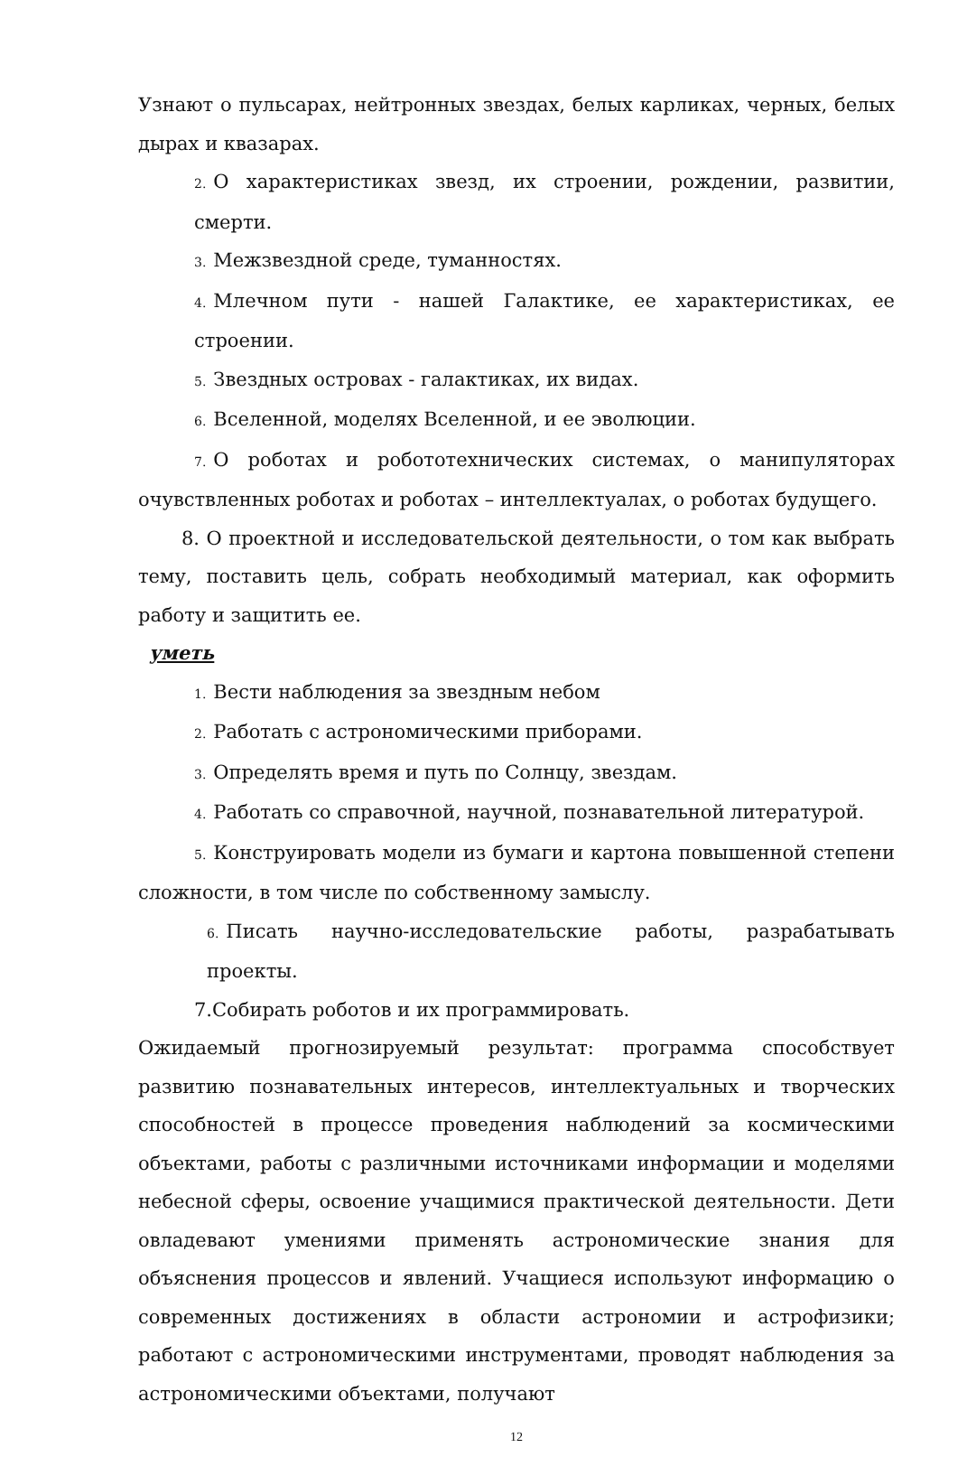Узнают о пульсарах, нейтронных звездах, белых карликах, черных, белых дырах и квазарах.
2. О характеристиках звезд, их строении, рождении, развитии, смерти.
3. Межзвездной среде, туманностях.
4. Млечном пути - нашей Галактике, ее характеристиках, ее строении.
5. Звездных островах - галактиках, их видах.
6. Вселенной, моделях Вселенной, и ее эволюции.
7. О роботах и робототехнических системах, о манипуляторах очувствленных роботах и роботах – интеллектуалах, о роботах будущего.
8. О проектной и исследовательской деятельности, о том как выбрать тему, поставить цель, собрать необходимый материал, как оформить работу и защитить ее.
уметь
1. Вести наблюдения за звездным небом
2. Работать с астрономическими приборами.
3. Определять время и путь по Солнцу, звездам.
4. Работать со справочной, научной, познавательной литературой.
5. Конструировать модели из бумаги и картона повышенной степени сложности, в том числе по собственному замыслу.
6. Писать научно-исследовательские работы, разрабатывать проекты.
7.Собирать роботов и их программировать.
Ожидаемый прогнозируемый результат: программа способствует развитию познавательных интересов, интеллектуальных и творческих способностей в процессе проведения наблюдений за космическими объектами, работы с различными источниками информации и моделями небесной сферы, освоение учащимися практической деятельности. Дети овладевают умениями применять астрономические знания для объяснения процессов и явлений. Учащиеся используют информацию о современных достижениях в области астрономии и астрофизики; работают с астрономическими инструментами, проводят наблюдения за астрономическими объектами, получают
12